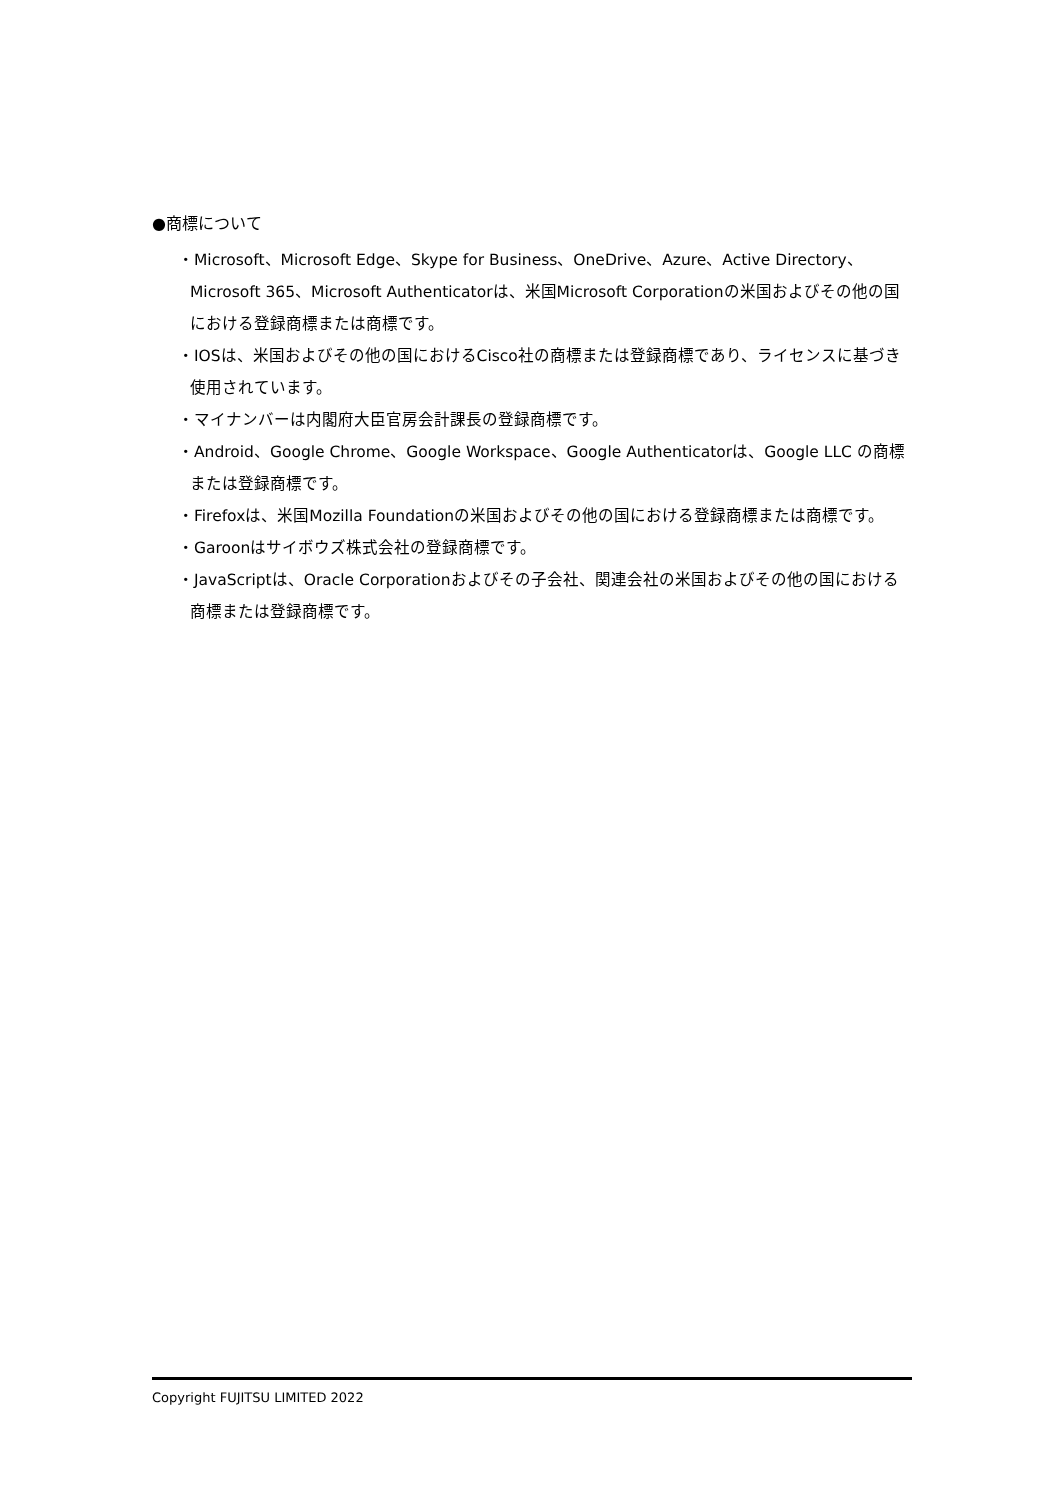●商標について
・Microsoft、Microsoft Edge、Skype for Business、OneDrive、Azure、Active Directory、Microsoft 365、Microsoft Authenticatorは、米国Microsoft Corporationの米国およびその他の国における登録商標または商標です。
・IOSは、米国およびその他の国におけるCisco社の商標または登録商標であり、ライセンスに基づき使用されています。
・マイナンバーは内閣府大臣官房会計課長の登録商標です。
・Android、Google Chrome、Google Workspace、Google Authenticatorは、Google LLC の商標または登録商標です。
・Firefoxは、米国Mozilla Foundationの米国およびその他の国における登録商標または商標です。
・Garoonはサイボウズ株式会社の登録商標です。
・JavaScriptは、Oracle Corporationおよびその子会社、関連会社の米国およびその他の国における商標または登録商標です。
Copyright FUJITSU LIMITED 2022